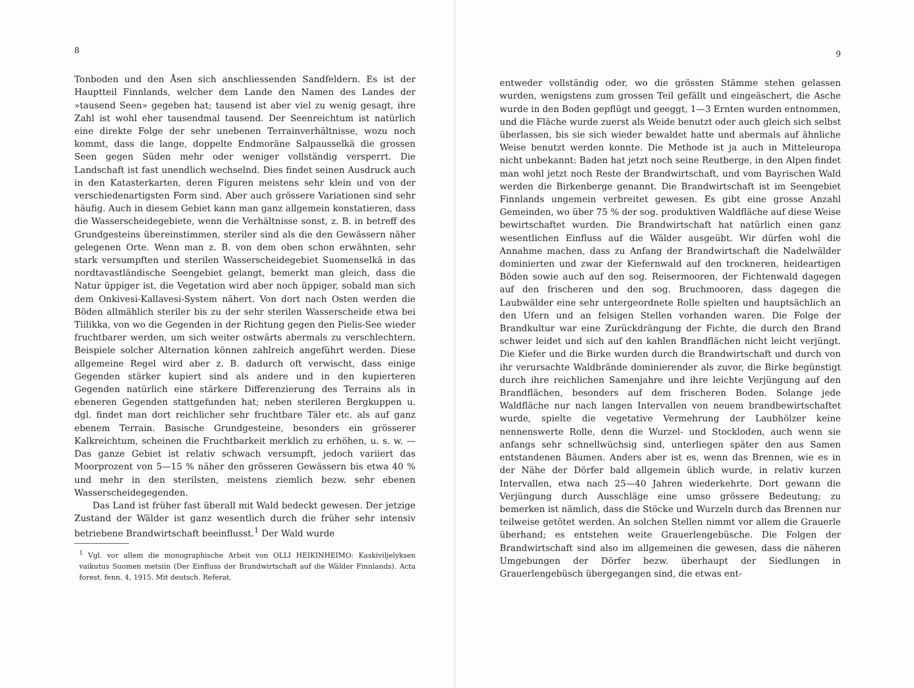8
Tonboden und den Åsen sich anschliessenden Sandfeldern. Es ist der Hauptteil Finnlands, welcher dem Lande den Namen des Landes der »tausend Seen» gegeben hat; tausend ist aber viel zu wenig gesagt, ihre Zahl ist wohl eher tausendmal tausend. Der Seenreichtum ist natürlich eine direkte Folge der sehr unebenen Terrainverhältnisse, wozu noch kommt, dass die lange, doppelte Endmoräne Salpausselkä die grossen Seen gegen Süden mehr oder weniger vollständig versperrt. Die Landschaft ist fast unendlich wechselnd. Dies findet seinen Ausdruck auch in den Katasterkarten, deren Figuren meistens sehr klein und von der verschiedenartigsten Form sind. Aber auch grössere Variationen sind sehr häufig. Auch in diesem Gebiet kann man ganz allgemein konstatieren, dass die Wasserscheidegebiete, wenn die Verhältnisse sonst, z. B. in betreff des Grundgesteins übereinstimmen, steriler sind als die den Gewässern näher gelegenen Orte. Wenn man z. B. von dem oben schon erwähnten, sehr stark versumpften und sterilen Wasserscheidegebiet Suomenselkä in das nordtavastländische Seengebiet gelangt, bemerkt man gleich, dass die Natur üppiger ist, die Vegetation wird aber noch üppiger, sobald man sich dem Onkivesi-Kallavesi-System nähert. Von dort nach Osten werden die Böden allmählich steriler bis zu der sehr sterilen Wasserscheide etwa bei Tiilikka, von wo die Gegenden in der Richtung gegen den Pielis-See wieder fruchtbarer werden, um sich weiter ostwärts abermals zu verschlechtern. Beispiele solcher Alternation können zahlreich angeführt werden. Diese allgemeine Regel wird aber z. B. dadurch oft verwischt, dass einige Gegenden stärker kupiert sind als andere und in den kupierteren Gegenden natürlich eine stärkere Differenzierung des Terrains als in ebeneren Gegenden stattgefunden hat; neben sterileren Bergkuppen u. dgl. findet man dort reichlicher sehr fruchtbare Täler etc. als auf ganz ebenem Terrain. Basische Grundgesteine, besonders ein grösserer Kalkreichtum, scheinen die Fruchtbarkeit merklich zu erhöhen, u. s. w. — Das ganze Gebiet ist relativ schwach versumpft, jedoch variiert das Moorprozent von 5—15 % näher den grösseren Gewässern bis etwa 40 % und mehr in den sterilsten, meistens ziemlich bezw. sehr ebenen Wasserscheidegegenden.
Das Land ist früher fast überall mit Wald bedeckt gewesen. Der jetzige Zustand der Wälder ist ganz wesentlich durch die früher sehr intensiv betriebene Brandwirtschaft beeinflusst.<sup>1</sup> Der Wald wurde
<sup>1</sup> Vgl. vor allem die monographische Arbeit von OLLI HEIKINHEIMO: Kaskiviljelyksen vaikutus Suomen metsiin (Der Einfluss der Brandwirtschaft auf die Wälder Finnlands). Acta forest. fenn. 4, 1915. Mit deutsch. Referat.
9
entweder vollständig oder, wo die grössten Stämme stehen gelassen wurden, wenigstens zum grossen Teil gefällt und eingeäschert, die Asche wurde in den Boden gepflügt und geeggt, 1—3 Ernten wurden entnommen, und die Fläche wurde zuerst als Weide benutzt oder auch gleich sich selbst überlassen, bis sie sich wieder bewaldet hatte und abermals auf ähnliche Weise benutzt werden konnte. Die Methode ist ja auch in Mitteleuropa nicht unbekannt: Baden hat jetzt noch seine Reutberge, in den Alpen findet man wohl jetzt noch Reste der Brandwirtschaft, und vom Bayrischen Wald werden die Birkenberge genannt. Die Brandwirtschaft ist im Seengebiet Finnlands ungemein verbreitet gewesen. Es gibt eine grosse Anzahl Gemeinden, wo über 75 % der sog. produktiven Waldfläche auf diese Weise bewirtschaftet wurden. Die Brandwirtschaft hat natürlich einen ganz wesentlichen Einfluss auf die Wälder ausgeübt. Wir dürfen wohl die Annahme machen, dass zu Anfang der Brandwirtschaft die Nadelwälder dominierten und zwar der Kiefernwald auf den trockneren, heideartigen Böden sowie auch auf den sog. Reisermooren, der Fichtenwald dagegen auf den frischeren und den sog. Bruchmooren, dass dagegen die Laubwälder eine sehr untergeordnete Rolle spielten und hauptsächlich an den Ufern und an felsigen Stellen vorhanden waren. Die Folge der Brandkultur war eine Zurückdrängung der Fichte, die durch den Brand schwer leidet und sich auf den kahlen Brandflächen nicht leicht verjüngt. Die Kiefer und die Birke wurden durch die Brandwirtschaft und durch von ihr verursachte Waldbrände dominierender als zuvor, die Birke begünstigt durch ihre reichlichen Samenjahre und ihre leichte Verjüngung auf den Brandflächen, besonders auf dem frischeren Boden. Solange jede Waldfläche nur nach langen Intervallen von neuem brandbewirtschaftet wurde, spielte die vegetative Vermehrung der Laubhölzer keine nennenswerte Rolle, denn die Wurzel- und Stockloden, auch wenn sie anfangs sehr schnellwüchsig sind, unterliegen später den aus Samen entstandenen Bäumen. Anders aber ist es, wenn das Brennen, wie es in der Nähe der Dörfer bald allgemein üblich wurde, in relativ kurzen Intervallen, etwa nach 25—40 Jahren wiederkehrte. Dort gewann die Verjüngung durch Ausschläge eine umso grössere Bedeutung; zu bemerken ist nämlich, dass die Stöcke und Wurzeln durch das Brennen nur teilweise getötet werden. An solchen Stellen nimmt vor allem die Grauerle überhand; es entstehen weite Grauerlengebüsche. Die Folgen der Brandwirtschaft sind also im allgemeinen die gewesen, dass die näheren Umgebungen der Dörfer bezw. überhaupt der Siedlungen in Grauerlengebüsch übergegangen sind, die etwas ent-